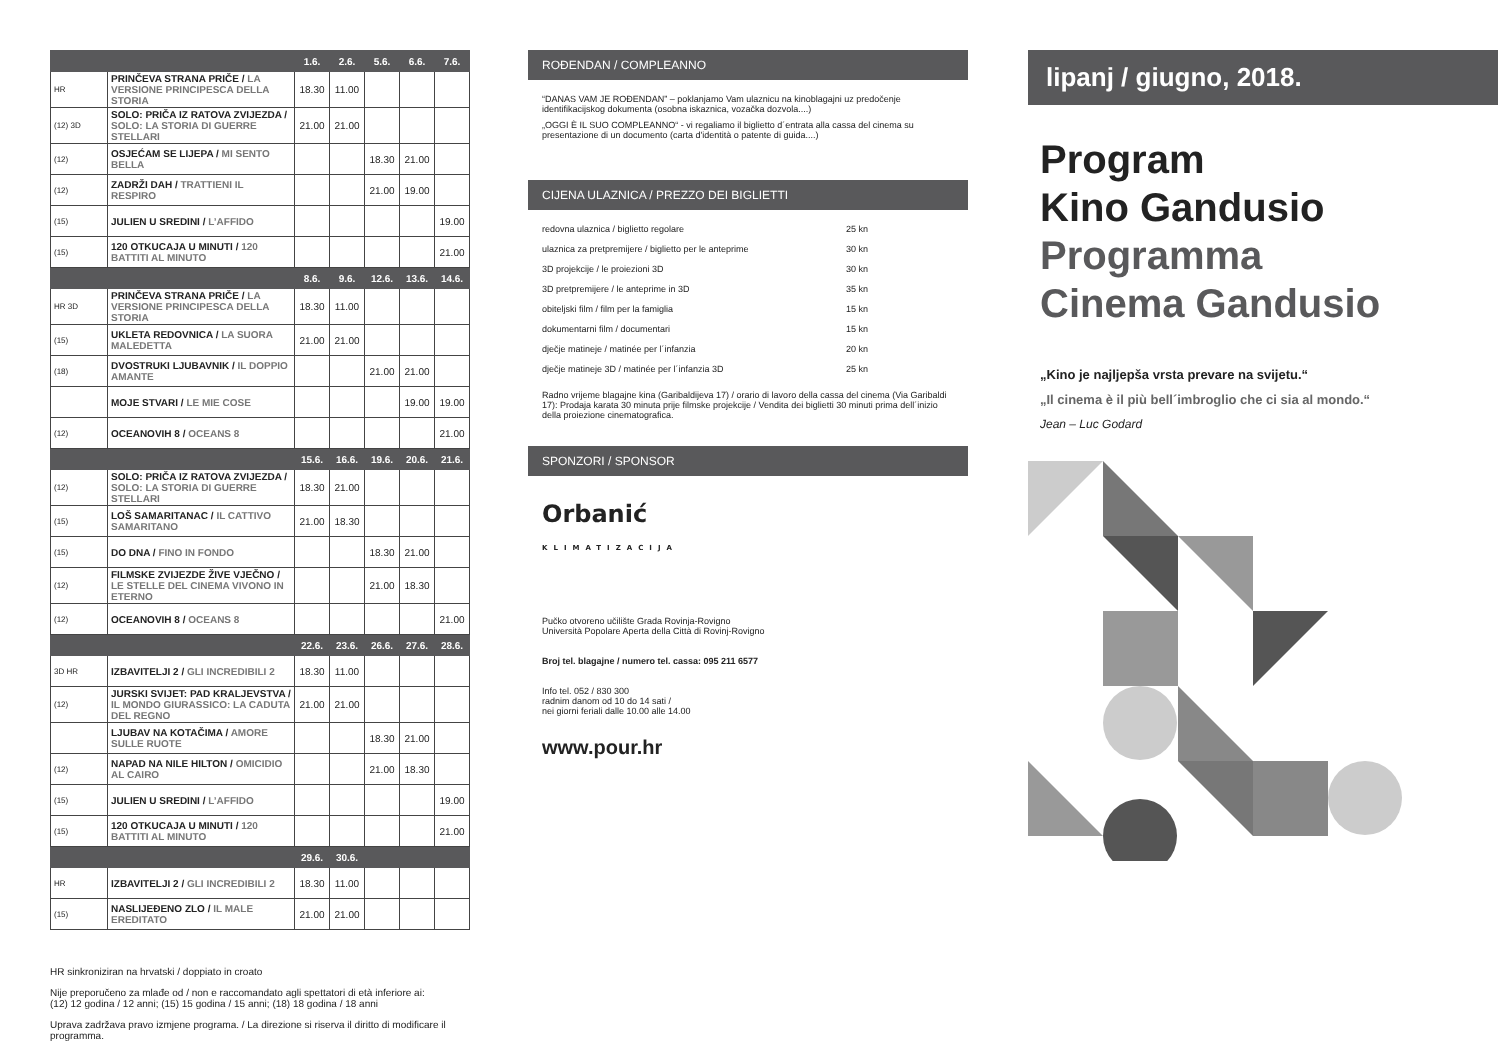| | | 1.6. | 2.6. | 5.6. | 6.6. | 7.6. |
| HR | PRINČEVA STRANA PRIČE / LA VERSIONE PRINCIPESCA DELLA STORIA | 18.30 | 11.00 | | | |
| (12) 3D | SOLO: PRIČA IZ RATOVA ZVIJEZDA / SOLO: LA STORIA DI GUERRE STELLARI | 21.00 | 21.00 | | | |
| (12) | OSJEĆAM SE LIJEPA / MI SENTO BELLA | | | 18.30 | 21.00 | |
| (12) | ZADRŽI DAH / TRATTIENI IL RESPIRO | | | 21.00 | 19.00 | |
| (15) | JULIEN U SREDINI / L’AFFIDO | | | | | 19.00 |
| (15) | 120 OTKUCAJA U MINUTI / 120 BATTITI AL MINUTO | | | | | 21.00 |
| | | 8.6. | 9.6. | 12.6. | 13.6. | 14.6. |
| HR 3D | PRINČEVA STRANA PRIČE / LA VERSIONE PRINCIPESCA DELLA STORIA | 18.30 | 11.00 | | | |
| (15) | UKLETA REDOVNICA / LA SUORA MALEDETTA | 21.00 | 21.00 | | | |
| (18) | DVOSTRUKI LJUBAVNIK / IL DOPPIO AMANTE | | | 21.00 | 21.00 | |
| | MOJE STVARI / LE MIE COSE | | | | 19.00 | 19.00 |
| (12) | OCEANOVIH 8 / OCEANS 8 | | | | | 21.00 |
| | | 15.6. | 16.6. | 19.6. | 20.6. | 21.6. |
| (12) | SOLO: PRIČA IZ RATOVA ZVIJEZDA / SOLO: LA STORIA DI GUERRE STELLARI | 18.30 | 21.00 | | | |
| (15) | LOŠ SAMARITANAC / IL CATTIVO SAMARITANO | 21.00 | 18.30 | | | |
| (15) | DO DNA / FINO IN FONDO | | | 18.30 | 21.00 | |
| (12) | FILMSKE ZVIJEZDE ŽIVE VJEČNO / LE STELLE DEL CINEMA VIVONO IN ETERNO | | | 21.00 | 18.30 | |
| (12) | OCEANOVIH 8 / OCEANS 8 | | | | | 21.00 |
| | | 22.6. | 23.6. | 26.6. | 27.6. | 28.6. |
| 3D HR | IZBAVITELJI 2 / GLI INCREDIBILI 2 | 18.30 | 11.00 | | | |
| (12) | JURSKI SVIJET: PAD KRALJEVSTVA / IL MONDO GIURASSICO: LA CADUTA DEL REGNO | 21.00 | 21.00 | | | |
| | LJUBAV NA KOTAČIMA / AMORE SULLE RUOTE | | | 18.30 | 21.00 | |
| (12) | NAPAD NA NILE HILTON / OMICIDIO AL CAIRO | | | 21.00 | 18.30 | |
| (15) | JULIEN U SREDINI / L’AFFIDO | | | | | 19.00 |
| (15) | 120 OTKUCAJA U MINUTI / 120 BATTITI AL MINUTO | | | | | 21.00 |
| | | 29.6. | 30.6. | | | |
| HR | IZBAVITELJI 2 / GLI INCREDIBILI 2 | 18.30 | 11.00 | | | |
| (15) | NASLIJEĐENO ZLO / IL MALE EREDITATO | 21.00 | 21.00 | | | |
HR sinkroniziran na hrvatski / doppiato in croato
Nije preporučeno za mlađe od / non e raccomandato agli spettatori di età inferiore ai:
(12) 12 godina / 12 anni; (15) 15 godina / 15 anni; (18) 18 godina / 18 anni
Uprava zadržava pravo izmjene programa. / La direzione si riserva il diritto di modificare il programma.
ROĐENDAN / COMPLEANNO
“DANAS VAM JE ROĐENDAN” – poklanjamo Vam ulaznicu na kinoblagajni uz predočenje identifikacijskog dokumenta (osobna iskaznica, vozačka dozvola....)
„OGGI È IL SUO COMPLEANNO“ - vi regaliamo il biglietto d´entrata alla cassa del cinema su presentazione di un documento (carta d'identità o patente di guida....)
CIJENA ULAZNICA / PREZZO DEI BIGLIETTI
redovna ulaznica / biglietto regolare 25 kn
ulaznica za pretpremijere / biglietto per le anteprime 30 kn
3D projekcije / le proiezioni 3D 30 kn
3D pretpremijere / le anteprime in 3D 35 kn
obiteljski film / film per la famiglia 15 kn
dokumentarni film / documentari 15 kn
dječje matineje / matinée per l´infanzia 20 kn
dječje matineje 3D / matinée per l´infanzia 3D 25 kn
Radno vrijeme blagajne kina (Garibaldijeva 17) / orario di lavoro della cassa del cinema (Via Garibaldi 17): Prodaja karata 30 minuta prije filmske projekcije / Vendita dei biglietti 30 minuti prima dell´inizio della proiezione cinematografica.
SPONZORI / SPONSOR
Orbanić
KLIMATIZACIJA
Pučko otvoreno učilište Grada Rovinja-Rovigno
Università Popolare Aperta della Città di Rovinj-Rovigno
Broj tel. blagajne / numero tel. cassa: 095 211 6577
Info tel. 052 / 830 300
radnim danom od 10 do 14 sati /
nei giorni feriali dalle 10.00 alle 14.00
www.pour.hr
lipanj / giugno, 2018.
Program
Kino Gandusio
Programma
Cinema Gandusio
„Kino je najljepša vrsta prevare na svijetu.“
„Il cinema è il più bell´imbroglio che ci sia al mondo.“
Jean – Luc Godard